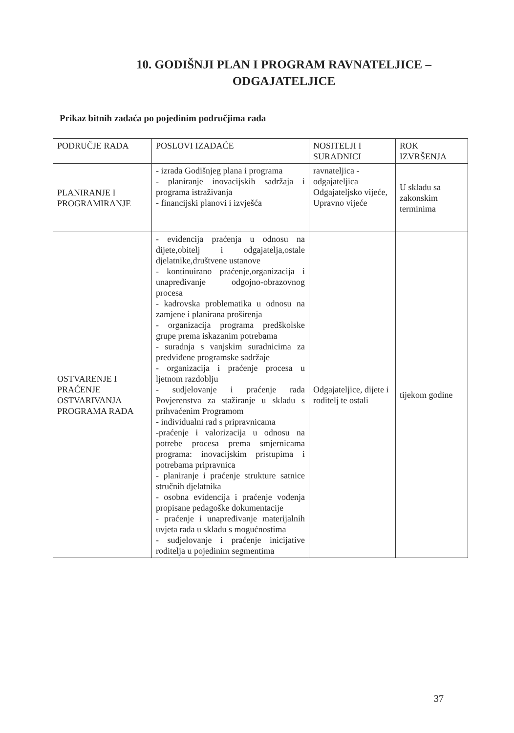10. GODIŠNJI PLAN I PROGRAM RAVNATELJICE –
ODGAJATELJICE
Prikaz bitnih zadaća po pojedinim područjima rada
| PODRUČJE RADA | POSLOVI IZADAĆE | NOSITELJI I SURADNICI | ROK IZVRŠENJA |
| --- | --- | --- | --- |
| PLANIRANJE I PROGRAMIRANJE | - izrada Godišnjeg plana i programa - planiranje inovacijskih sadržaja i programa istraživanja - financijski planovi i izvješća | ravnateljica - odgajateljica Odgajateljsko vijeće, Upravno vijeće | U skladu sa zakonskim terminima |
| OSTVARENJE I PRAĆENJE OSTVARIVANJA PROGRAMA RADA | - evidencija praćenja u odnosu na dijete,obitelj i odgajatelja,ostale djelatnike,društvene ustanove - kontinuirano praćenje,organizacija i unapređivanje odgojno-obrazovnog procesa - kadrovska problematika u odnosu na zamjene i planirana proširenja - organizacija programa predškolske grupe prema iskazanim potrebama - suradnja s vanjskim suradnicima za predviđene programske sadržaje - organizacija i praćenje procesa u ljetnom razdoblju - sudjelovanje i praćenje rada Povjerenstva za stažiranje u skladu s prihvaćenim Programom - individualni rad s pripravnicama -praćenje i valorizacija u odnosu na potrebe procesa prema smjernicama programa: inovacijskim pristupima i potrebama pripravnica - planiranje i praćenje strukture satnice stručnih djelatnika - osobna evidencija i praćenje vođenja propisane pedagoške dokumentacije - praćenje i unapređivanje materijalnih uvjeta rada u skladu s mogućnostima - sudjelovanje i praćenje inicijative roditelja u pojedinim segmentima | Odgajateljice, dijete i roditelj te ostali | tijekom godine |
37